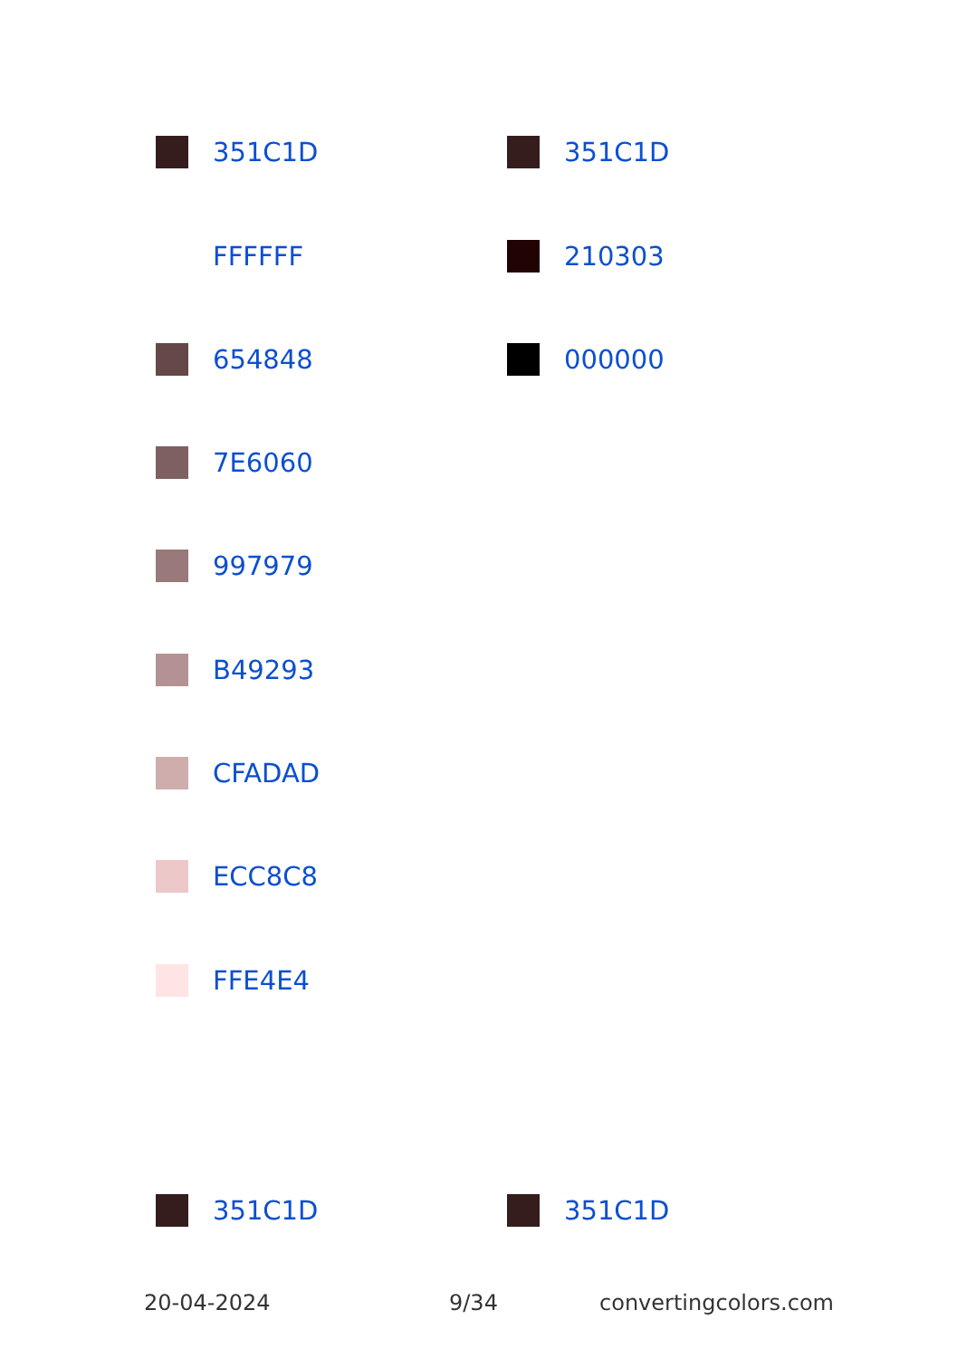351C1D 351C1D
FFFFFF 210303
654848 000000
7E6060
997979
B49293
CFADAD
ECC8C8
FFE4E4
351C1D 351C1D
20-04-2024 9/34 convertingcolors.com